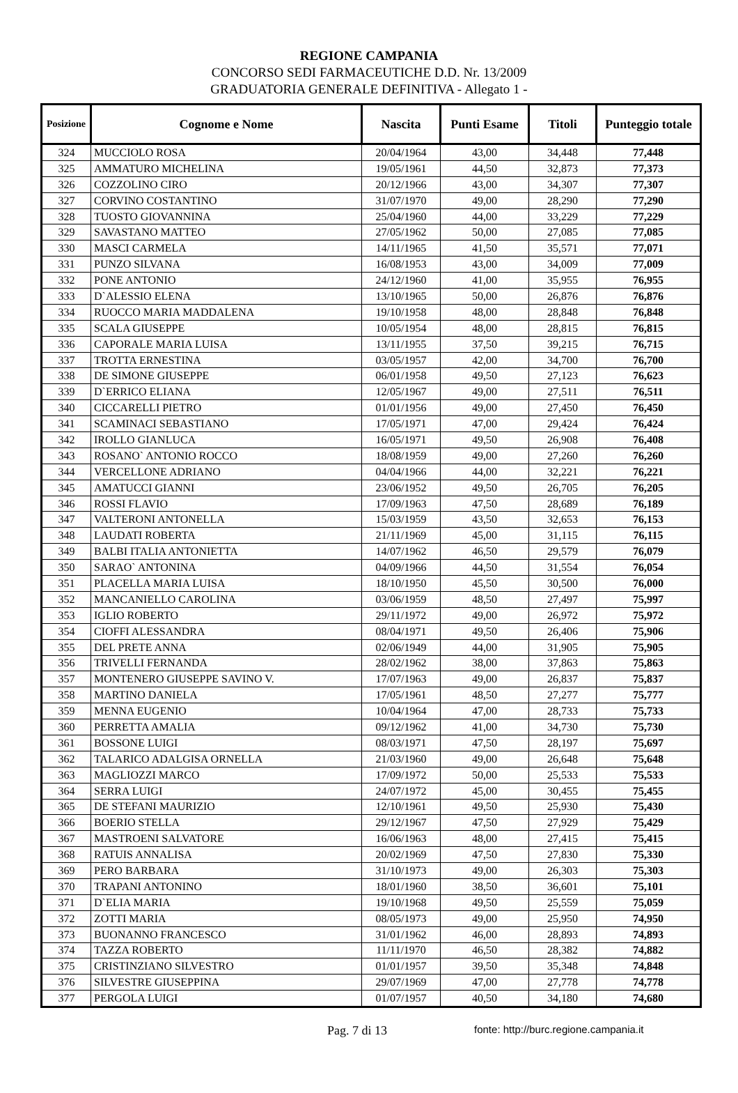REGIONE CAMPANIA
CONCORSO SEDI FARMACEUTICHE D.D. Nr. 13/2009
GRADUATORIA GENERALE DEFINITIVA - Allegato 1 -
| Posizione | Cognome e Nome | Nascita | Punti Esame | Titoli | Punteggio totale |
| --- | --- | --- | --- | --- | --- |
| 324 | MUCCIOLO ROSA | 20/04/1964 | 43,00 | 34,448 | 77,448 |
| 325 | AMMATURO MICHELINA | 19/05/1961 | 44,50 | 32,873 | 77,373 |
| 326 | COZZOLINO CIRO | 20/12/1966 | 43,00 | 34,307 | 77,307 |
| 327 | CORVINO COSTANTINO | 31/07/1970 | 49,00 | 28,290 | 77,290 |
| 328 | TUOSTO GIOVANNINA | 25/04/1960 | 44,00 | 33,229 | 77,229 |
| 329 | SAVASTANO MATTEO | 27/05/1962 | 50,00 | 27,085 | 77,085 |
| 330 | MASCI CARMELA | 14/11/1965 | 41,50 | 35,571 | 77,071 |
| 331 | PUNZO SILVANA | 16/08/1953 | 43,00 | 34,009 | 77,009 |
| 332 | PONE ANTONIO | 24/12/1960 | 41,00 | 35,955 | 76,955 |
| 333 | D`ALESSIO ELENA | 13/10/1965 | 50,00 | 26,876 | 76,876 |
| 334 | RUOCCO MARIA MADDALENA | 19/10/1958 | 48,00 | 28,848 | 76,848 |
| 335 | SCALA GIUSEPPE | 10/05/1954 | 48,00 | 28,815 | 76,815 |
| 336 | CAPORALE MARIA LUISA | 13/11/1955 | 37,50 | 39,215 | 76,715 |
| 337 | TROTTA ERNESTINA | 03/05/1957 | 42,00 | 34,700 | 76,700 |
| 338 | DE SIMONE GIUSEPPE | 06/01/1958 | 49,50 | 27,123 | 76,623 |
| 339 | D`ERRICO ELIANA | 12/05/1967 | 49,00 | 27,511 | 76,511 |
| 340 | CICCARELLI PIETRO | 01/01/1956 | 49,00 | 27,450 | 76,450 |
| 341 | SCAMINACI SEBASTIANO | 17/05/1971 | 47,00 | 29,424 | 76,424 |
| 342 | IROLLO GIANLUCA | 16/05/1971 | 49,50 | 26,908 | 76,408 |
| 343 | ROSANO` ANTONIO ROCCO | 18/08/1959 | 49,00 | 27,260 | 76,260 |
| 344 | VERCELLONE ADRIANO | 04/04/1966 | 44,00 | 32,221 | 76,221 |
| 345 | AMATUCCI GIANNI | 23/06/1952 | 49,50 | 26,705 | 76,205 |
| 346 | ROSSI FLAVIO | 17/09/1963 | 47,50 | 28,689 | 76,189 |
| 347 | VALTERONI ANTONELLA | 15/03/1959 | 43,50 | 32,653 | 76,153 |
| 348 | LAUDATI ROBERTA | 21/11/1969 | 45,00 | 31,115 | 76,115 |
| 349 | BALBI ITALIA ANTONIETTA | 14/07/1962 | 46,50 | 29,579 | 76,079 |
| 350 | SARAO` ANTONINA | 04/09/1966 | 44,50 | 31,554 | 76,054 |
| 351 | PLACELLA MARIA LUISA | 18/10/1950 | 45,50 | 30,500 | 76,000 |
| 352 | MANCANIELLO CAROLINA | 03/06/1959 | 48,50 | 27,497 | 75,997 |
| 353 | IGLIO ROBERTO | 29/11/1972 | 49,00 | 26,972 | 75,972 |
| 354 | CIOFFI ALESSANDRA | 08/04/1971 | 49,50 | 26,406 | 75,906 |
| 355 | DEL PRETE ANNA | 02/06/1949 | 44,00 | 31,905 | 75,905 |
| 356 | TRIVELLI FERNANDA | 28/02/1962 | 38,00 | 37,863 | 75,863 |
| 357 | MONTENERO GIUSEPPE SAVINO V. | 17/07/1963 | 49,00 | 26,837 | 75,837 |
| 358 | MARTINO DANIELA | 17/05/1961 | 48,50 | 27,277 | 75,777 |
| 359 | MENNA EUGENIO | 10/04/1964 | 47,00 | 28,733 | 75,733 |
| 360 | PERRETTA AMALIA | 09/12/1962 | 41,00 | 34,730 | 75,730 |
| 361 | BOSSONE LUIGI | 08/03/1971 | 47,50 | 28,197 | 75,697 |
| 362 | TALARICO ADALGISA ORNELLA | 21/03/1960 | 49,00 | 26,648 | 75,648 |
| 363 | MAGLIOZZI MARCO | 17/09/1972 | 50,00 | 25,533 | 75,533 |
| 364 | SERRA LUIGI | 24/07/1972 | 45,00 | 30,455 | 75,455 |
| 365 | DE STEFANI MAURIZIO | 12/10/1961 | 49,50 | 25,930 | 75,430 |
| 366 | BOERIO STELLA | 29/12/1967 | 47,50 | 27,929 | 75,429 |
| 367 | MASTROENI SALVATORE | 16/06/1963 | 48,00 | 27,415 | 75,415 |
| 368 | RATUIS ANNALISA | 20/02/1969 | 47,50 | 27,830 | 75,330 |
| 369 | PERO BARBARA | 31/10/1973 | 49,00 | 26,303 | 75,303 |
| 370 | TRAPANI ANTONINO | 18/01/1960 | 38,50 | 36,601 | 75,101 |
| 371 | D`ELIA MARIA | 19/10/1968 | 49,50 | 25,559 | 75,059 |
| 372 | ZOTTI MARIA | 08/05/1973 | 49,00 | 25,950 | 74,950 |
| 373 | BUONANNO FRANCESCO | 31/01/1962 | 46,00 | 28,893 | 74,893 |
| 374 | TAZZA ROBERTO | 11/11/1970 | 46,50 | 28,382 | 74,882 |
| 375 | CRISTINZIANO SILVESTRO | 01/01/1957 | 39,50 | 35,348 | 74,848 |
| 376 | SILVESTRE GIUSEPPINA | 29/07/1969 | 47,00 | 27,778 | 74,778 |
| 377 | PERGOLA LUIGI | 01/07/1957 | 40,50 | 34,180 | 74,680 |
Pag. 7 di 13 fonte: http://burc.regione.campania.it